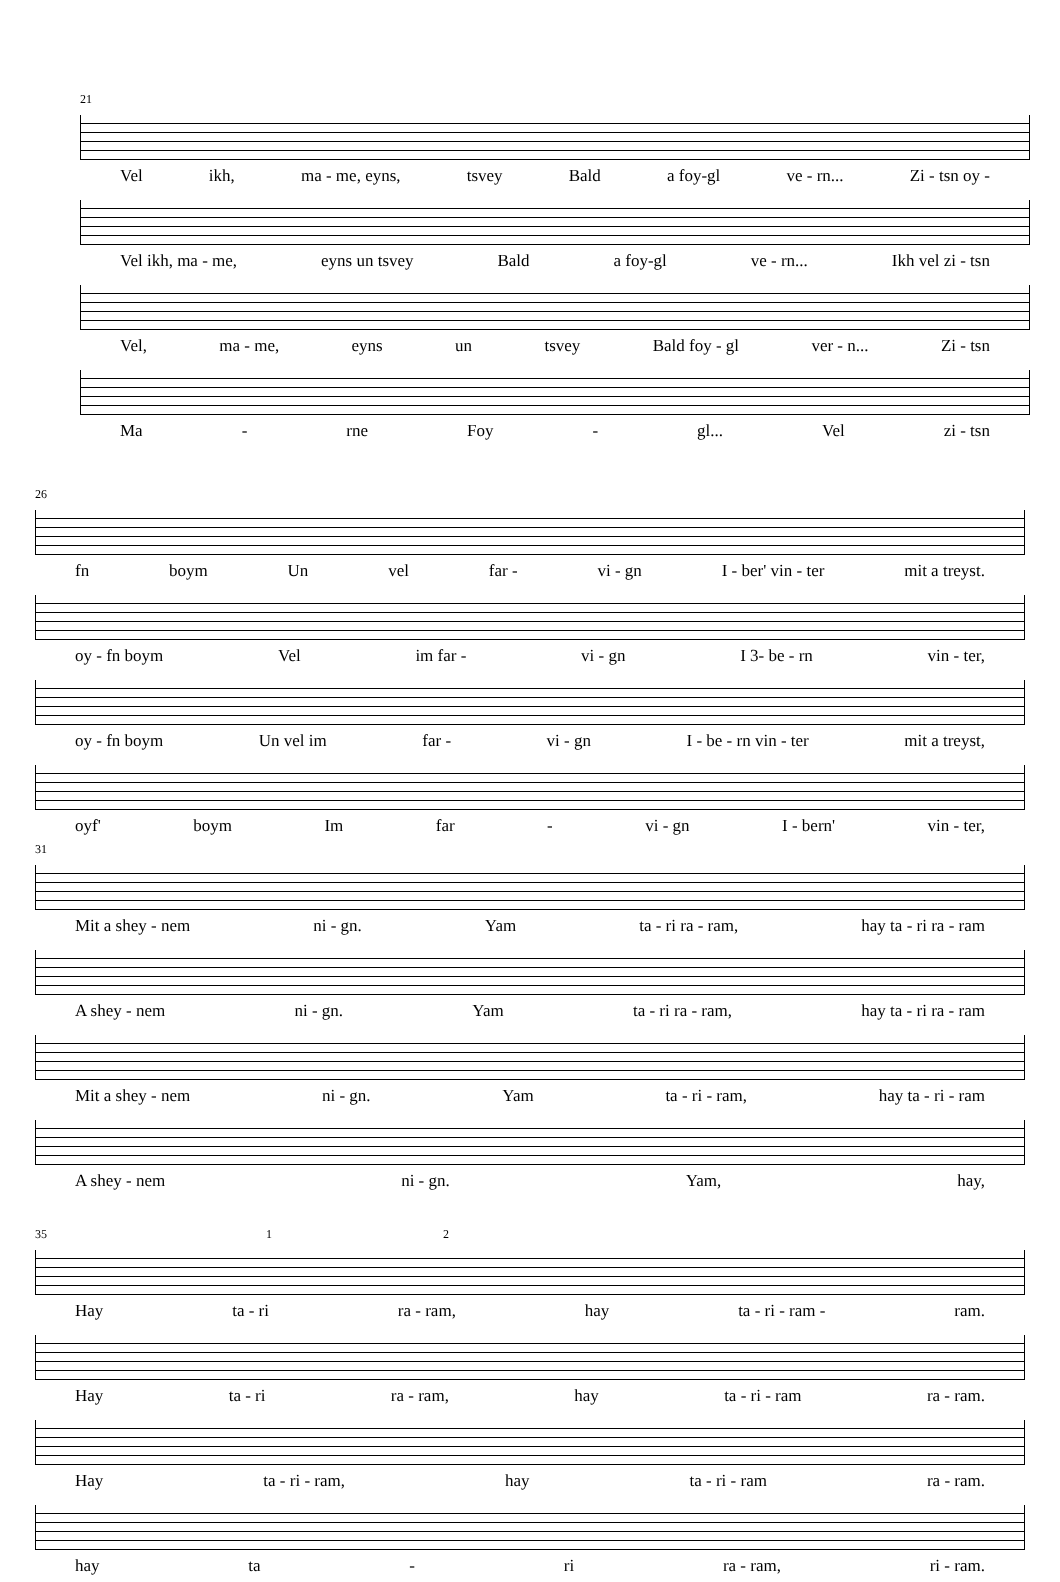21
Vel ikh, ma - me, eyns, tsvey Bald a foy-gl ve - rn... Zi - tsn oy -
Vel ikh, ma - me, eyns un tsvey Bald a foy-gl ve - rn... Ikh vel zi - tsn
Vel, ma - me, eyns un tsvey Bald foy - gl ver - n... Zi - tsn
Ma - rne Foy - gl... Vel zi - tsn
26
fn boym Un vel far - vi - gn I - ber' vin - ter mit a treyst.
oy - fn boym Vel im far - vi - gn I 3- be - rn vin - ter,
oy - fn boym Un vel im far - vi - gn I - be - rn vin - ter mit a treyst,
oyf' boym Im far - vi - gn I - bern' vin - ter,
31
Mit a shey - nem ni - gn. Yam ta - ri ra - ram, hay ta - ri ra - ram
A shey - nem ni - gn. Yam ta - ri ra - ram, hay ta - ri ra - ram
Mit a shey - nem ni - gn. Yam ta - ri - ram, hay ta - ri - ram
A shey - nem ni - gn. Yam, hay,
35 1 2
Hay ta - ri ra - ram, hay ta - ri - ram - ram.
Hay ta - ri ra - ram, hay ta - ri - ram ra - ram.
Hay ta - ri - ram, hay ta - ri - ram ra - ram.
hay ta - ri ra - ram, ri - ram.